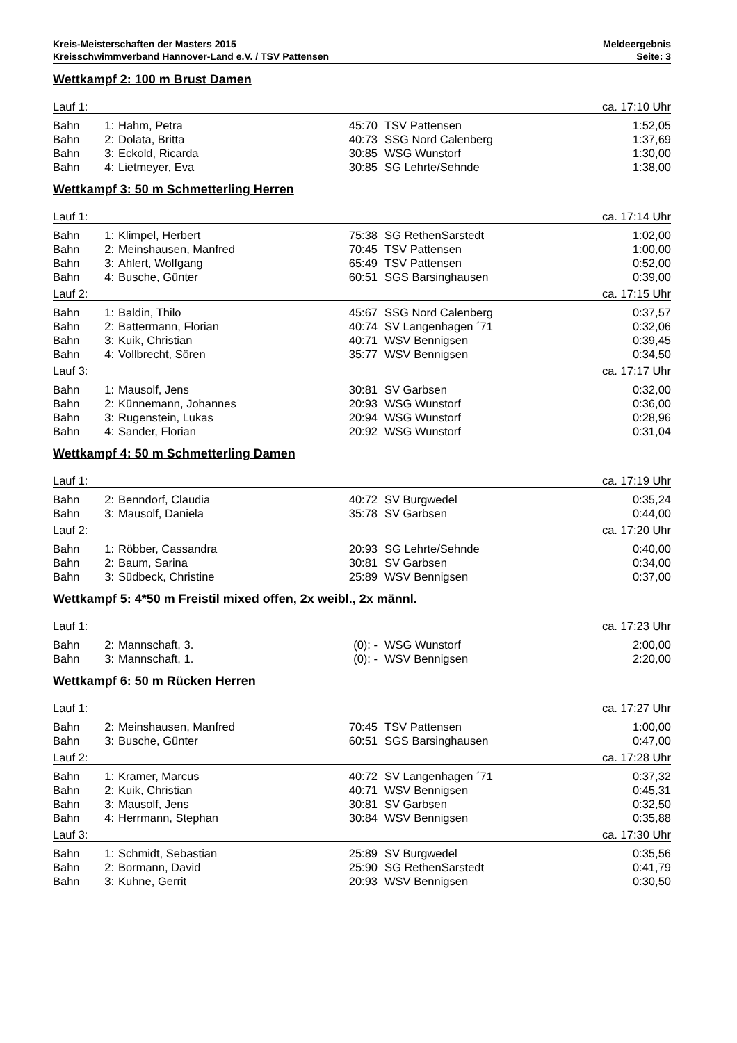Kreis-Meisterschaften der Masters 2015
Kreisschwimmverband Hannover-Land e.V. / TSV Pattensen
Meldeergebnis
Seite: 3
Wettkampf 2: 100 m Brust Damen
| Lauf 1: | | | | | ca. 17:10 Uhr |
| Bahn | 1: | Hahm, Petra | 45:70 | TSV Pattensen | 1:52,05 |
| Bahn | 2: | Dolata, Britta | 40:73 | SSG Nord Calenberg | 1:37,69 |
| Bahn | 3: | Eckold, Ricarda | 30:85 | WSG Wunstorf | 1:30,00 |
| Bahn | 4: | Lietmeyer, Eva | 30:85 | SG Lehrte/Sehnde | 1:38,00 |
Wettkampf 3: 50 m Schmetterling Herren
| Lauf 1: | | | | | ca. 17:14 Uhr |
| Bahn | 1: | Klimpel, Herbert | 75:38 | SG RethenSarstedt | 1:02,00 |
| Bahn | 2: | Meinshausen, Manfred | 70:45 | TSV Pattensen | 1:00,00 |
| Bahn | 3: | Ahlert, Wolfgang | 65:49 | TSV Pattensen | 0:52,00 |
| Bahn | 4: | Busche, Günter | 60:51 | SGS Barsinghausen | 0:39,00 |
| Lauf 2: | | | | | ca. 17:15 Uhr |
| Bahn | 1: | Baldin, Thilo | 45:67 | SSG Nord Calenberg | 0:37,57 |
| Bahn | 2: | Battermann, Florian | 40:74 | SV Langenhagen ´71 | 0:32,06 |
| Bahn | 3: | Kuik, Christian | 40:71 | WSV Bennigsen | 0:39,45 |
| Bahn | 4: | Vollbrecht, Sören | 35:77 | WSV Bennigsen | 0:34,50 |
| Lauf 3: | | | | | ca. 17:17 Uhr |
| Bahn | 1: | Mausolf, Jens | 30:81 | SV Garbsen | 0:32,00 |
| Bahn | 2: | Künnemann, Johannes | 20:93 | WSG Wunstorf | 0:36,00 |
| Bahn | 3: | Rugenstein, Lukas | 20:94 | WSG Wunstorf | 0:28,96 |
| Bahn | 4: | Sander, Florian | 20:92 | WSG Wunstorf | 0:31,04 |
Wettkampf 4: 50 m Schmetterling Damen
| Lauf 1: | | | | | ca. 17:19 Uhr |
| Bahn | 2: | Benndorf, Claudia | 40:72 | SV Burgwedel | 0:35,24 |
| Bahn | 3: | Mausolf, Daniela | 35:78 | SV Garbsen | 0:44,00 |
| Lauf 2: | | | | | ca. 17:20 Uhr |
| Bahn | 1: | Röbber, Cassandra | 20:93 | SG Lehrte/Sehnde | 0:40,00 |
| Bahn | 2: | Baum, Sarina | 30:81 | SV Garbsen | 0:34,00 |
| Bahn | 3: | Südbeck, Christine | 25:89 | WSV Bennigsen | 0:37,00 |
Wettkampf 5: 4*50 m Freistil mixed offen, 2x weibl., 2x männl.
| Lauf 1: | | | | | ca. 17:23 Uhr |
| Bahn | 2: | Mannschaft, 3. | (0): - | WSG Wunstorf | 2:00,00 |
| Bahn | 3: | Mannschaft, 1. | (0): - | WSV Bennigsen | 2:20,00 |
Wettkampf 6: 50 m Rücken Herren
| Lauf 1: | | | | | ca. 17:27 Uhr |
| Bahn | 2: | Meinshausen, Manfred | 70:45 | TSV Pattensen | 1:00,00 |
| Bahn | 3: | Busche, Günter | 60:51 | SGS Barsinghausen | 0:47,00 |
| Lauf 2: | | | | | ca. 17:28 Uhr |
| Bahn | 1: | Kramer, Marcus | 40:72 | SV Langenhagen ´71 | 0:37,32 |
| Bahn | 2: | Kuik, Christian | 40:71 | WSV Bennigsen | 0:45,31 |
| Bahn | 3: | Mausolf, Jens | 30:81 | SV Garbsen | 0:32,50 |
| Bahn | 4: | Herrmann, Stephan | 30:84 | WSV Bennigsen | 0:35,88 |
| Lauf 3: | | | | | ca. 17:30 Uhr |
| Bahn | 1: | Schmidt, Sebastian | 25:89 | SV Burgwedel | 0:35,56 |
| Bahn | 2: | Bormann, David | 25:90 | SG RethenSarstedt | 0:41,79 |
| Bahn | 3: | Kuhne, Gerrit | 20:93 | WSV Bennigsen | 0:30,50 |